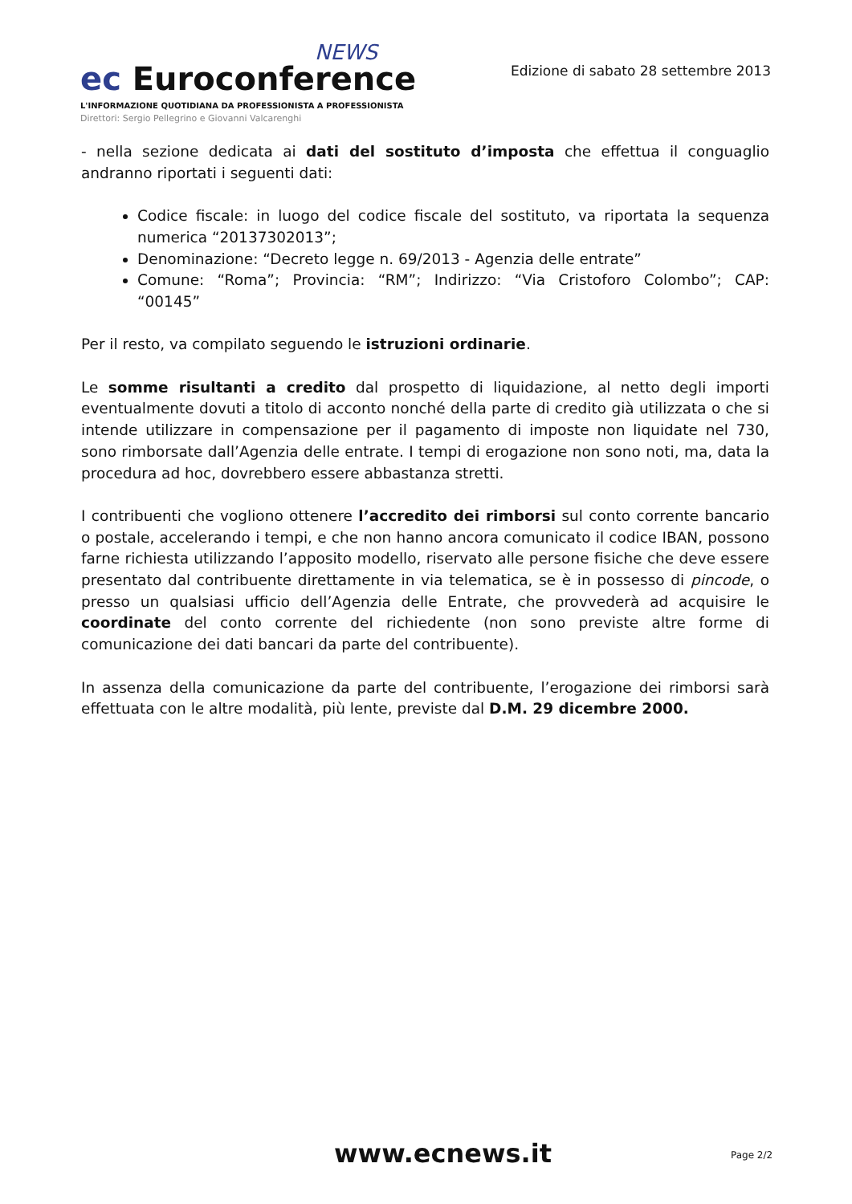NEWS
ec Euroconference
L'INFORMAZIONE QUOTIDIANA DA PROFESSIONISTA A PROFESSIONISTA
Direttori: Sergio Pellegrino e Giovanni Valcarenghi
Edizione di sabato 28 settembre 2013
- nella sezione dedicata ai dati del sostituto d’imposta che effettua il conguaglio andranno riportati i seguenti dati:
Codice fiscale: in luogo del codice fiscale del sostituto, va riportata la sequenza numerica “20137302013”;
Denominazione: “Decreto legge n. 69/2013 - Agenzia delle entrate”
Comune: “Roma”; Provincia: “RM”; Indirizzo: “Via Cristoforo Colombo”; CAP: “00145”
Per il resto, va compilato seguendo le istruzioni ordinarie.
Le somme risultanti a credito dal prospetto di liquidazione, al netto degli importi eventualmente dovuti a titolo di acconto nonché della parte di credito già utilizzata o che si intende utilizzare in compensazione per il pagamento di imposte non liquidate nel 730, sono rimborsate dall’Agenzia delle entrate. I tempi di erogazione non sono noti, ma, data la procedura ad hoc, dovrebbero essere abbastanza stretti.
I contribuenti che vogliono ottenere l’accredito dei rimborsi sul conto corrente bancario o postale, accelerando i tempi, e che non hanno ancora comunicato il codice IBAN, possono farne richiesta utilizzando l’apposito modello, riservato alle persone fisiche che deve essere presentato dal contribuente direttamente in via telematica, se è in possesso di pincode, o presso un qualsiasi ufficio dell’Agenzia delle Entrate, che provvederà ad acquisire le coordinate del conto corrente del richiedente (non sono previste altre forme di comunicazione dei dati bancari da parte del contribuente).
In assenza della comunicazione da parte del contribuente, l’erogazione dei rimborsi sarà effettuata con le altre modalità, più lente, previste dal D.M. 29 dicembre 2000.
www.ecnews.it Page 2/2